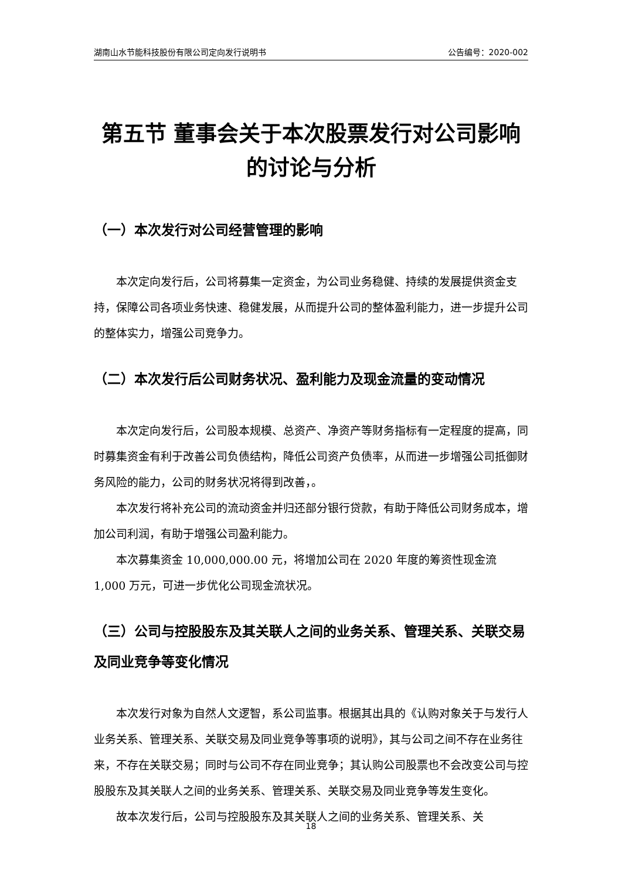湖南山水节能科技股份有限公司定向发行说明书 公告编号：2020-002
第五节 董事会关于本次股票发行对公司影响的讨论与分析
（一）本次发行对公司经营管理的影响
本次定向发行后，公司将募集一定资金，为公司业务稳健、持续的发展提供资金支持，保障公司各项业务快速、稳健发展，从而提升公司的整体盈利能力，进一步提升公司的整体实力，增强公司竞争力。
（二）本次发行后公司财务状况、盈利能力及现金流量的变动情况
本次定向发行后，公司股本规模、总资产、净资产等财务指标有一定程度的提高，同时募集资金有利于改善公司负债结构，降低公司资产负债率，从而进一步增强公司抵御财务风险的能力，公司的财务状况将得到改善，。
本次发行将补充公司的流动资金并归还部分银行贷款，有助于降低公司财务成本，增加公司利润，有助于增强公司盈利能力。
本次募集资金 10,000,000.00 元，将增加公司在 2020 年度的筹资性现金流 1,000 万元，可进一步优化公司现金流状况。
（三）公司与控股股东及其关联人之间的业务关系、管理关系、关联交易及同业竞争等变化情况
本次发行对象为自然人文逻智，系公司监事。根据其出具的《认购对象关于与发行人业务关系、管理关系、关联交易及同业竞争等事项的说明》，其与公司之间不存在业务往来，不存在关联交易；同时与公司不存在同业竞争；其认购公司股票也不会改变公司与控股股东及其关联人之间的业务关系、管理关系、关联交易及同业竞争等发生变化。
故本次发行后，公司与控股股东及其关联人之间的业务关系、管理关系、关
18